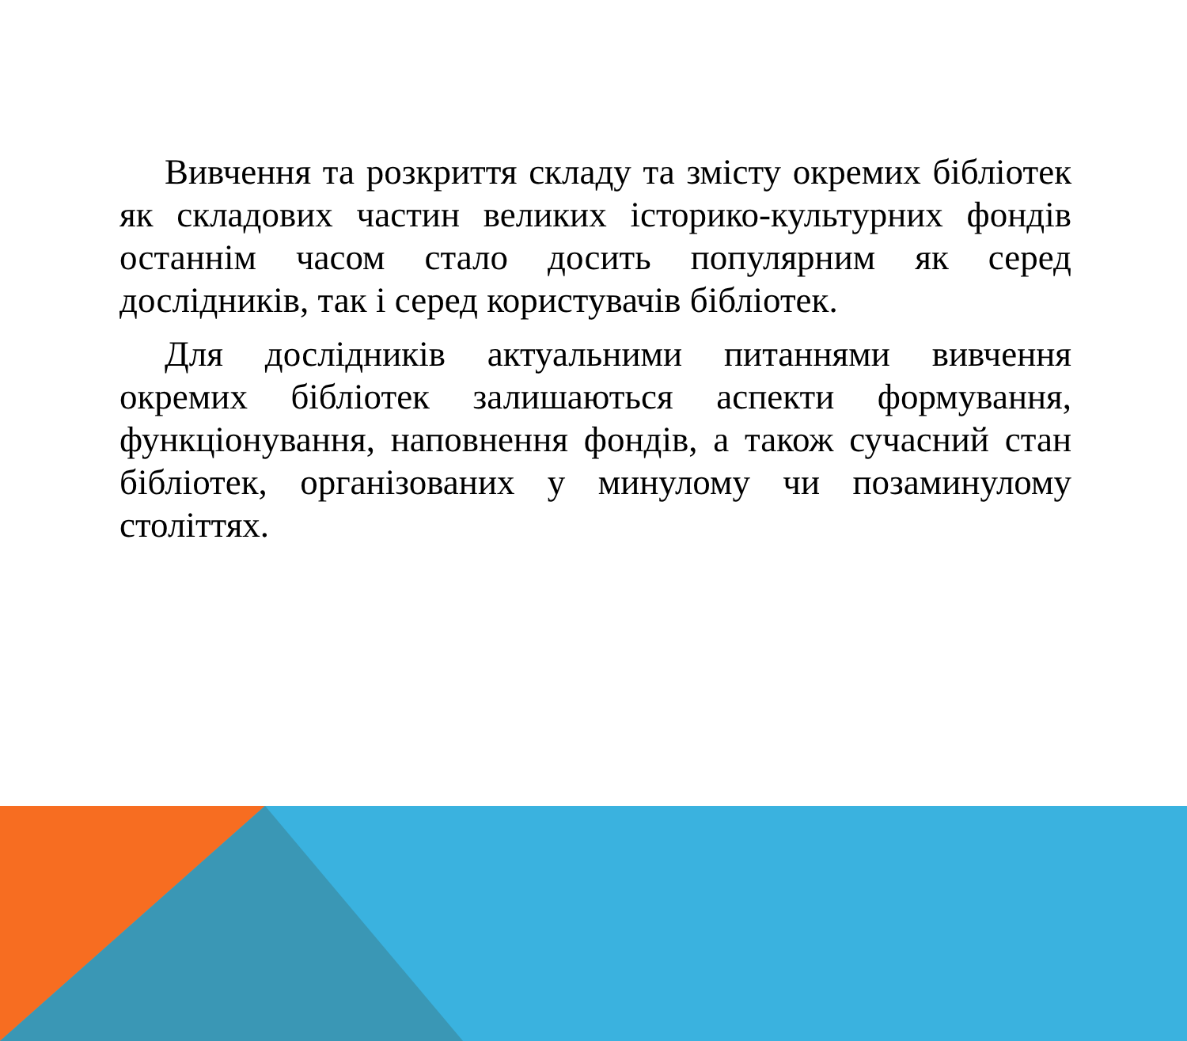Вивчення та розкриття складу та змісту окремих бібліотек як складових частин великих історико-культурних фондів останнім часом стало досить популярним як серед дослідників, так і серед користувачів бібліотек.
Для дослідників актуальними питаннями вивчення окремих бібліотек залишаються аспекти формування, функціонування, наповнення фондів, а також сучасний стан бібліотек, організованих у минулому чи позаминулому століттях.